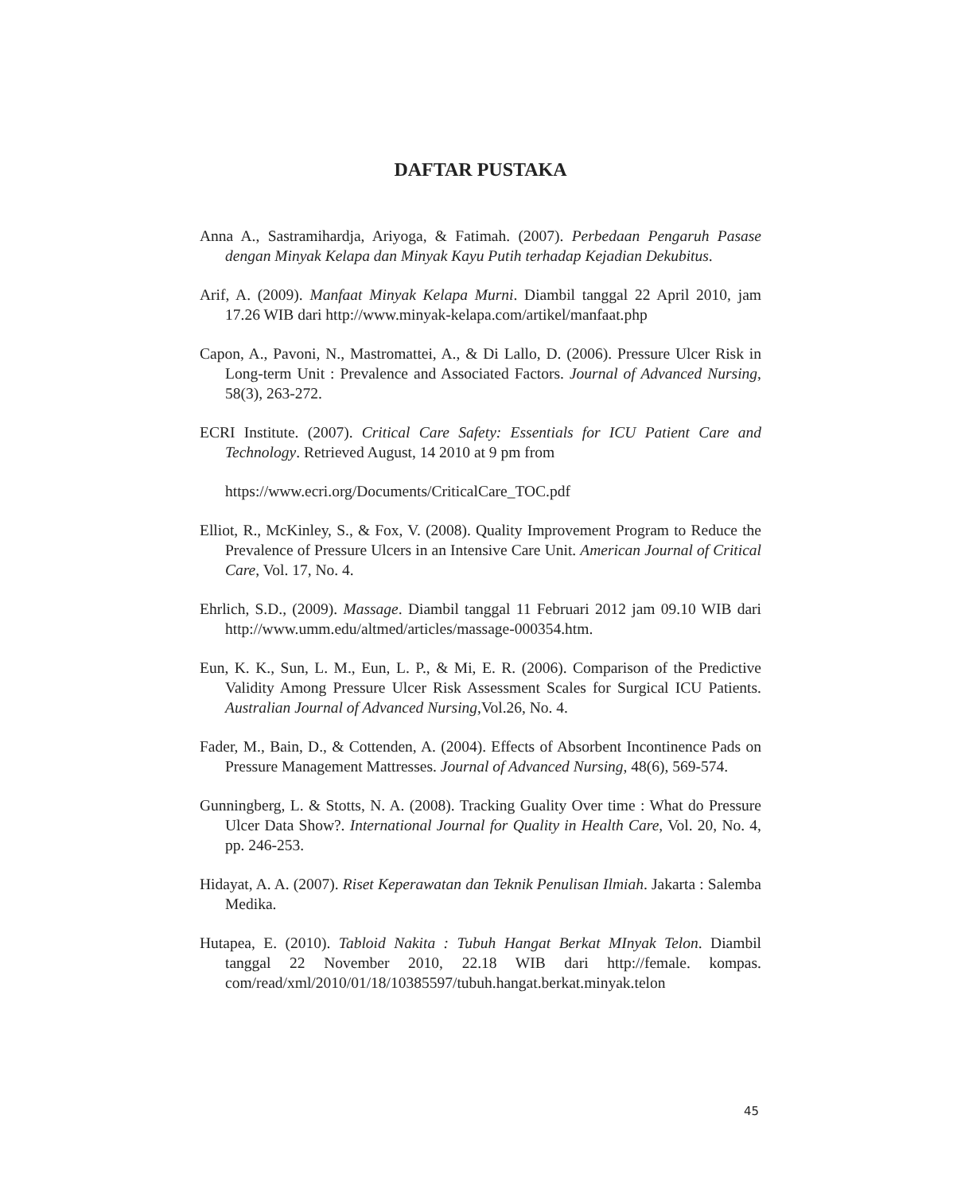DAFTAR PUSTAKA
Anna A., Sastramihardja, Ariyoga, & Fatimah. (2007). Perbedaan Pengaruh Pasase dengan Minyak Kelapa dan Minyak Kayu Putih terhadap Kejadian Dekubitus.
Arif, A. (2009). Manfaat Minyak Kelapa Murni. Diambil tanggal 22 April 2010, jam 17.26 WIB dari http://www.minyak-kelapa.com/artikel/manfaat.php
Capon, A., Pavoni, N., Mastromattei, A., & Di Lallo, D. (2006). Pressure Ulcer Risk in Long-term Unit : Prevalence and Associated Factors. Journal of Advanced Nursing, 58(3), 263-272.
ECRI Institute. (2007). Critical Care Safety: Essentials for ICU Patient Care and Technology. Retrieved August, 14 2010 at 9 pm from
https://www.ecri.org/Documents/CriticalCare_TOC.pdf
Elliot, R., McKinley, S., & Fox, V. (2008). Quality Improvement Program to Reduce the Prevalence of Pressure Ulcers in an Intensive Care Unit. American Journal of Critical Care, Vol. 17, No. 4.
Ehrlich, S.D., (2009). Massage. Diambil tanggal 11 Februari 2012 jam 09.10 WIB dari http://www.umm.edu/altmed/articles/massage-000354.htm.
Eun, K. K., Sun, L. M., Eun, L. P., & Mi, E. R. (2006). Comparison of the Predictive Validity Among Pressure Ulcer Risk Assessment Scales for Surgical ICU Patients. Australian Journal of Advanced Nursing,Vol.26, No. 4.
Fader, M., Bain, D., & Cottenden, A. (2004). Effects of Absorbent Incontinence Pads on Pressure Management Mattresses. Journal of Advanced Nursing, 48(6), 569-574.
Gunningberg, L. & Stotts, N. A. (2008). Tracking Guality Over time : What do Pressure Ulcer Data Show?. International Journal for Quality in Health Care, Vol. 20, No. 4, pp. 246-253.
Hidayat, A. A. (2007). Riset Keperawatan dan Teknik Penulisan Ilmiah. Jakarta : Salemba Medika.
Hutapea, E. (2010). Tabloid Nakita : Tubuh Hangat Berkat MInyak Telon. Diambil tanggal 22 November 2010, 22.18 WIB dari http://female. kompas. com/read/xml/2010/01/18/10385597/tubuh.hangat.berkat.minyak.telon
45